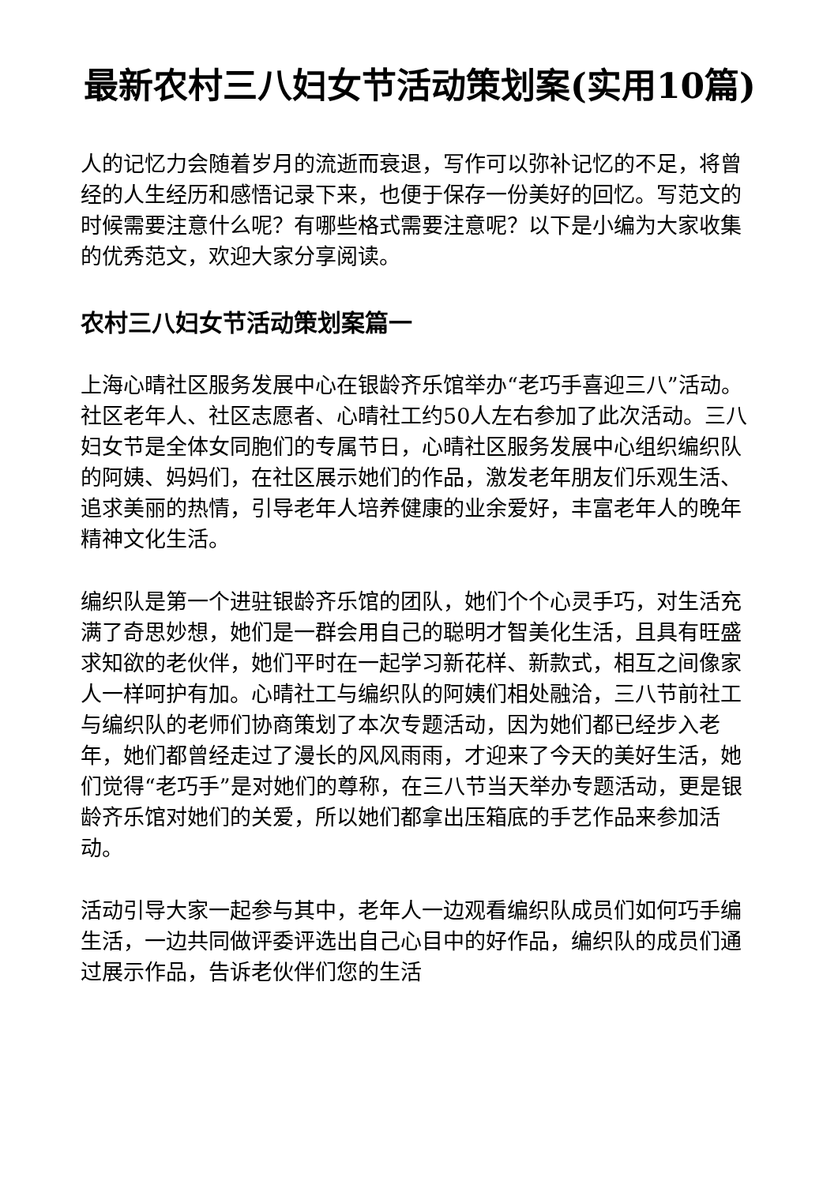最新农村三八妇女节活动策划案(实用10篇)
人的记忆力会随着岁月的流逝而衰退，写作可以弥补记忆的不足，将曾经的人生经历和感悟记录下来，也便于保存一份美好的回忆。写范文的时候需要注意什么呢？有哪些格式需要注意呢？以下是小编为大家收集的优秀范文，欢迎大家分享阅读。
农村三八妇女节活动策划案篇一
上海心晴社区服务发展中心在银龄齐乐馆举办“老巧手喜迎三八”活动。社区老年人、社区志愿者、心晴社工约50人左右参加了此次活动。三八妇女节是全体女同胞们的专属节日，心晴社区服务发展中心组织编织队的阿姨、妈妈们，在社区展示她们的作品，激发老年朋友们乐观生活、追求美丽的热情，引导老年人培养健康的业余爱好，丰富老年人的晚年精神文化生活。
编织队是第一个进驻银龄齐乐馆的团队，她们个个心灵手巧，对生活充满了奇思妙想，她们是一群会用自己的聪明才智美化生活，且具有旺盛求知欲的老伙伴，她们平时在一起学习新花样、新款式，相互之间像家人一样呵护有加。心晴社工与编织队的阿姨们相处融洽，三八节前社工与编织队的老师们协商策划了本次专题活动，因为她们都已经步入老年，她们都曾经走过了漫长的风风雨雨，才迎来了今天的美好生活，她们觉得“老巧手”是对她们的尊称，在三八节当天举办专题活动，更是银龄齐乐馆对她们的关爱，所以她们都拿出压箱底的手艺作品来参加活动。
活动引导大家一起参与其中，老年人一边观看编织队成员们如何巧手编生活，一边共同做评委评选出自己心目中的好作品，编织队的成员们通过展示作品，告诉老伙伴们您的生活